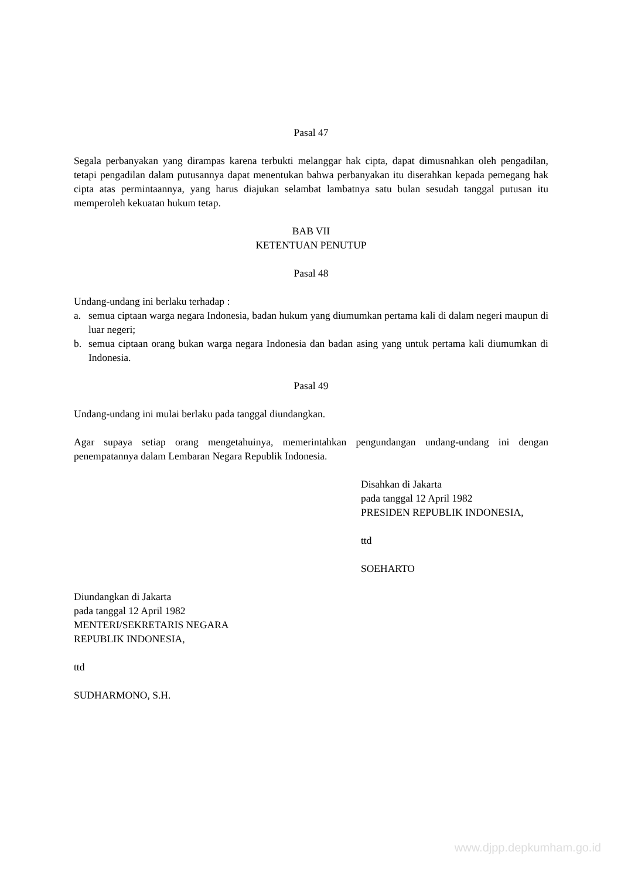Pasal 47
Segala perbanyakan yang dirampas karena terbukti melanggar hak cipta, dapat dimusnahkan oleh pengadilan, tetapi pengadilan dalam putusannya dapat menentukan bahwa perbanyakan itu diserahkan kepada pemegang hak cipta atas permintaannya, yang harus diajukan selambat lambatnya satu bulan sesudah tanggal putusan itu memperoleh kekuatan hukum tetap.
BAB VII
KETENTUAN PENUTUP
Pasal 48
Undang-undang ini berlaku terhadap :
a. semua ciptaan warga negara Indonesia, badan hukum yang diumumkan pertama kali di dalam negeri maupun di luar negeri;
b. semua ciptaan orang bukan warga negara Indonesia dan badan asing yang untuk pertama kali diumumkan di Indonesia.
Pasal 49
Undang-undang ini mulai berlaku pada tanggal diundangkan.
Agar supaya setiap orang mengetahuinya, memerintahkan pengundangan undang-undang ini dengan penempatannya dalam Lembaran Negara Republik Indonesia.
Disahkan di Jakarta
pada tanggal 12 April 1982
PRESIDEN REPUBLIK INDONESIA,
ttd
SOEHARTO
Diundangkan di Jakarta
pada tanggal 12 April 1982
MENTERI/SEKRETARIS NEGARA
REPUBLIK INDONESIA,
ttd
SUDHARMONO, S.H.
www.djpp.depkumham.go.id